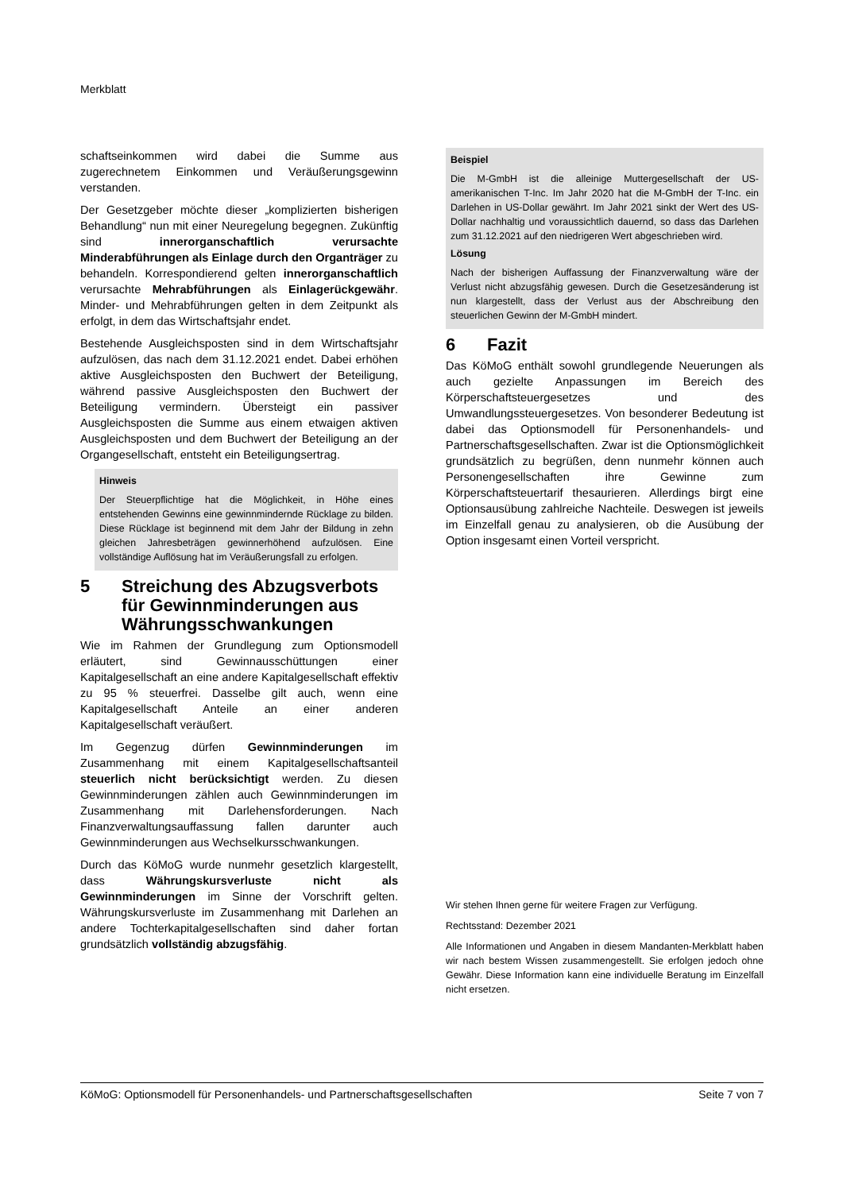Merkblatt
schaftseinkommen wird dabei die Summe aus zugerechnetem Einkommen und Veräußerungsgewinn verstanden.
Der Gesetzgeber möchte dieser „komplizierten bisherigen Behandlung“ nun mit einer Neuregelung begegnen. Zukünftig sind innerorganschaftlich verursachte Minderabführungen als Einlage durch den Organträger zu behandeln. Korrespondierend gelten innerorganschaftlich verursachte Mehrabführungen als Einlagerückgewähr. Minder- und Mehrabführungen gelten in dem Zeitpunkt als erfolgt, in dem das Wirtschaftsjahr endet.
Bestehende Ausgleichsposten sind in dem Wirtschaftsjahr aufzulösen, das nach dem 31.12.2021 endet. Dabei erhöhen aktive Ausgleichsposten den Buchwert der Beteiligung, während passive Ausgleichsposten den Buchwert der Beteiligung vermindern. Übersteigt ein passiver Ausgleichsposten die Summe aus einem etwaigen aktiven Ausgleichsposten und dem Buchwert der Beteiligung an der Organgesellschaft, entsteht ein Beteiligungsertrag.
Hinweis
Der Steuerpflichtige hat die Möglichkeit, in Höhe eines entstehenden Gewinns eine gewinnmindernde Rücklage zu bilden. Diese Rücklage ist beginnend mit dem Jahr der Bildung in zehn gleichen Jahresbeträgen gewinnerhöhend aufzulösen. Eine vollständige Auflösung hat im Veräußerungsfall zu erfolgen.
5 Streichung des Abzugsverbots für Gewinnminderungen aus Währungsschwankungen
Wie im Rahmen der Grundlegung zum Optionsmodell erläutert, sind Gewinnausschüttungen einer Kapitalgesellschaft an eine andere Kapitalgesellschaft effektiv zu 95 % steuerfrei. Dasselbe gilt auch, wenn eine Kapitalgesellschaft Anteile an einer anderen Kapitalgesellschaft veräußert.
Im Gegenzug dürfen Gewinnminderungen im Zusammenhang mit einem Kapitalgesellschaftsanteil steuerlich nicht berücksichtigt werden. Zu diesen Gewinnminderungen zählen auch Gewinnminderungen im Zusammenhang mit Darlehensforderungen. Nach Finanzverwaltungsauffassung fallen darunter auch Gewinnminderungen aus Wechselkursschwankungen.
Durch das KöMoG wurde nunmehr gesetzlich klargestellt, dass Währungskursverluste nicht als Gewinnminderungen im Sinne der Vorschrift gelten. Währungskursverluste im Zusammenhang mit Darlehen an andere Tochterkapitalgesellschaften sind daher fortan grundsätzlich vollständig abzugsfähig.
Beispiel
Die M-GmbH ist die alleinige Muttergesellschaft der US-amerikanischen T-Inc. Im Jahr 2020 hat die M-GmbH der T-Inc. ein Darlehen in US-Dollar gewährt. Im Jahr 2021 sinkt der Wert des US-Dollar nachhaltig und voraussichtlich dauernd, so dass das Darlehen zum 31.12.2021 auf den niedrigeren Wert abgeschrieben wird.
Lösung
Nach der bisherigen Auffassung der Finanzverwaltung wäre der Verlust nicht abzugsfähig gewesen. Durch die Gesetzesänderung ist nun klargestellt, dass der Verlust aus der Abschreibung den steuerlichen Gewinn der M-GmbH mindert.
6 Fazit
Das KöMoG enthält sowohl grundlegende Neuerungen als auch gezielte Anpassungen im Bereich des Körperschaftsteuergesetzes und des Umwandlungssteuergesetzes. Von besonderer Bedeutung ist dabei das Optionsmodell für Personenhandels- und Partnerschaftsgesellschaften. Zwar ist die Optionsmöglichkeit grundsätzlich zu begrüßen, denn nunmehr können auch Personengesellschaften ihre Gewinne zum Körperschaftsteuertarif thesaurieren. Allerdings birgt eine Optionsausübung zahlreiche Nachteile. Deswegen ist jeweils im Einzelfall genau zu analysieren, ob die Ausübung der Option insgesamt einen Vorteil verspricht.
Wir stehen Ihnen gerne für weitere Fragen zur Verfügung.
Rechtsstand: Dezember 2021
Alle Informationen und Angaben in diesem Mandanten-Merkblatt haben wir nach bestem Wissen zusammengestellt. Sie erfolgen jedoch ohne Gewähr. Diese Information kann eine individuelle Beratung im Einzelfall nicht ersetzen.
KöMoG: Optionsmodell für Personenhandels- und Partnerschaftsgesellschaften Seite 7 von 7